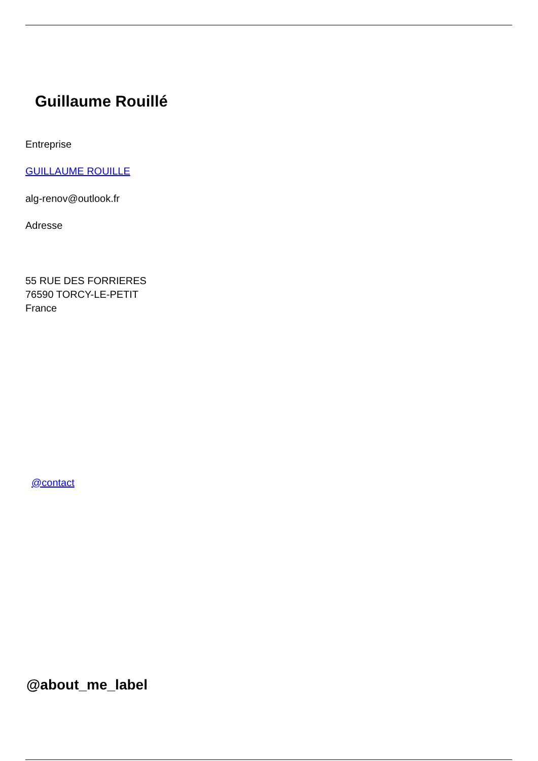Guillaume Rouillé
Entreprise
GUILLAUME ROUILLE
alg-renov@outlook.fr
Adresse
55 RUE DES FORRIERES
76590 TORCY-LE-PETIT
France
@contact
@about_me_label